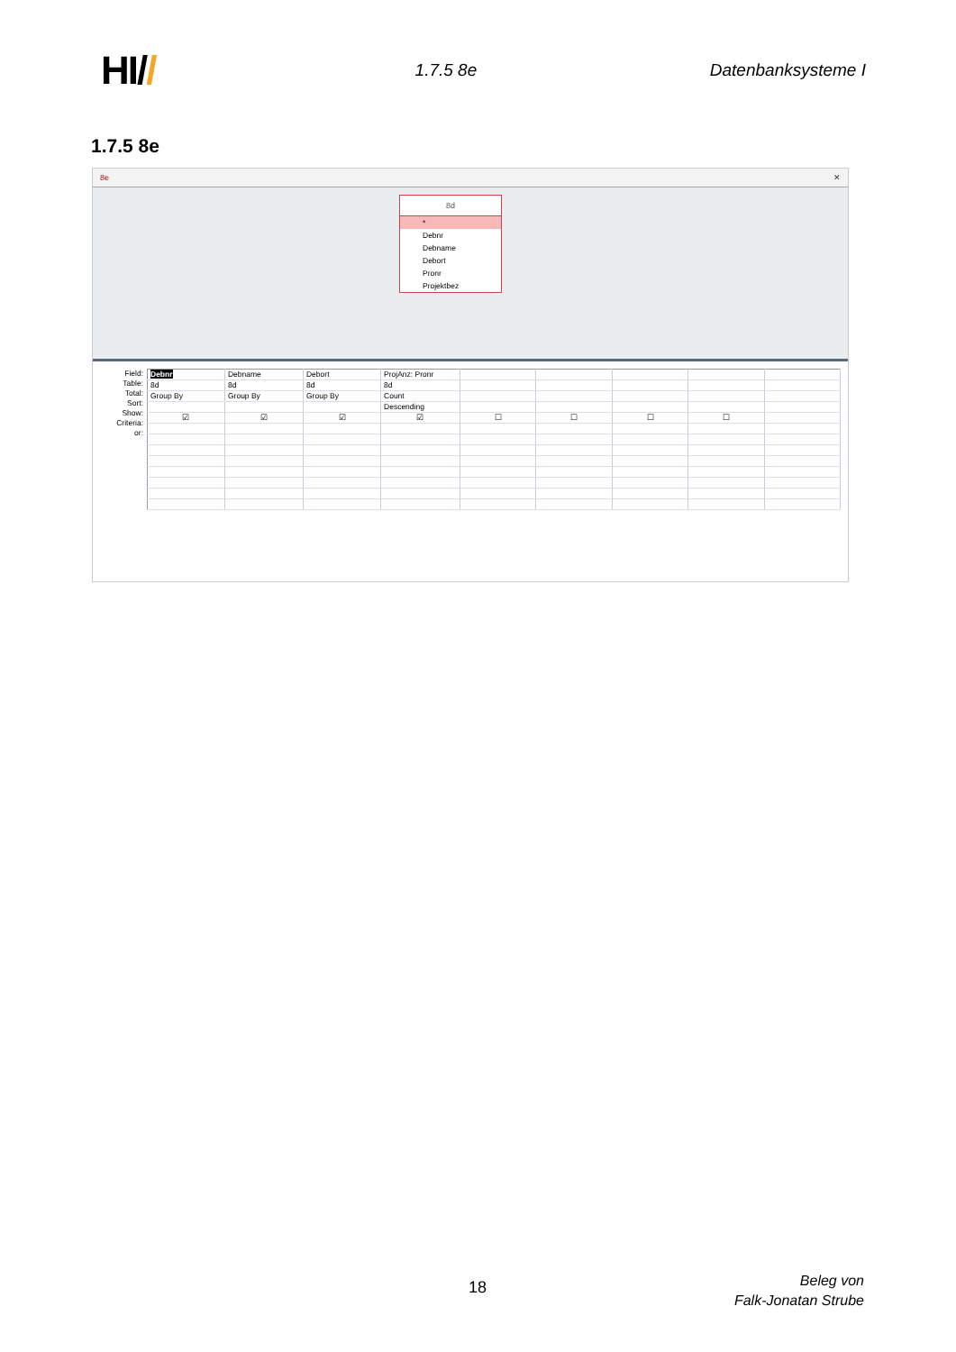HI//
1.7.5 8e Datenbanksysteme I
1.7.5 8e
8e ✕
8d
*
Debnr
Debname
Debort
Pronr
Projektbez
Field:
Table:
Total:
Sort:
Show:
Criteria:
or:
| Debnr | Debname | Debort | ProjAnz: Pronr | | | | | |
| 8d | 8d | 8d | 8d | | | | | |
| Group By | Group By | Group By | Count | | | | | |
| | | | Descending | | | | | |
| ☑ | ☑ | ☑ | ☑ | ☐ | ☐ | ☐ | ☐ | |
18
Beleg von
Falk-Jonatan Strube